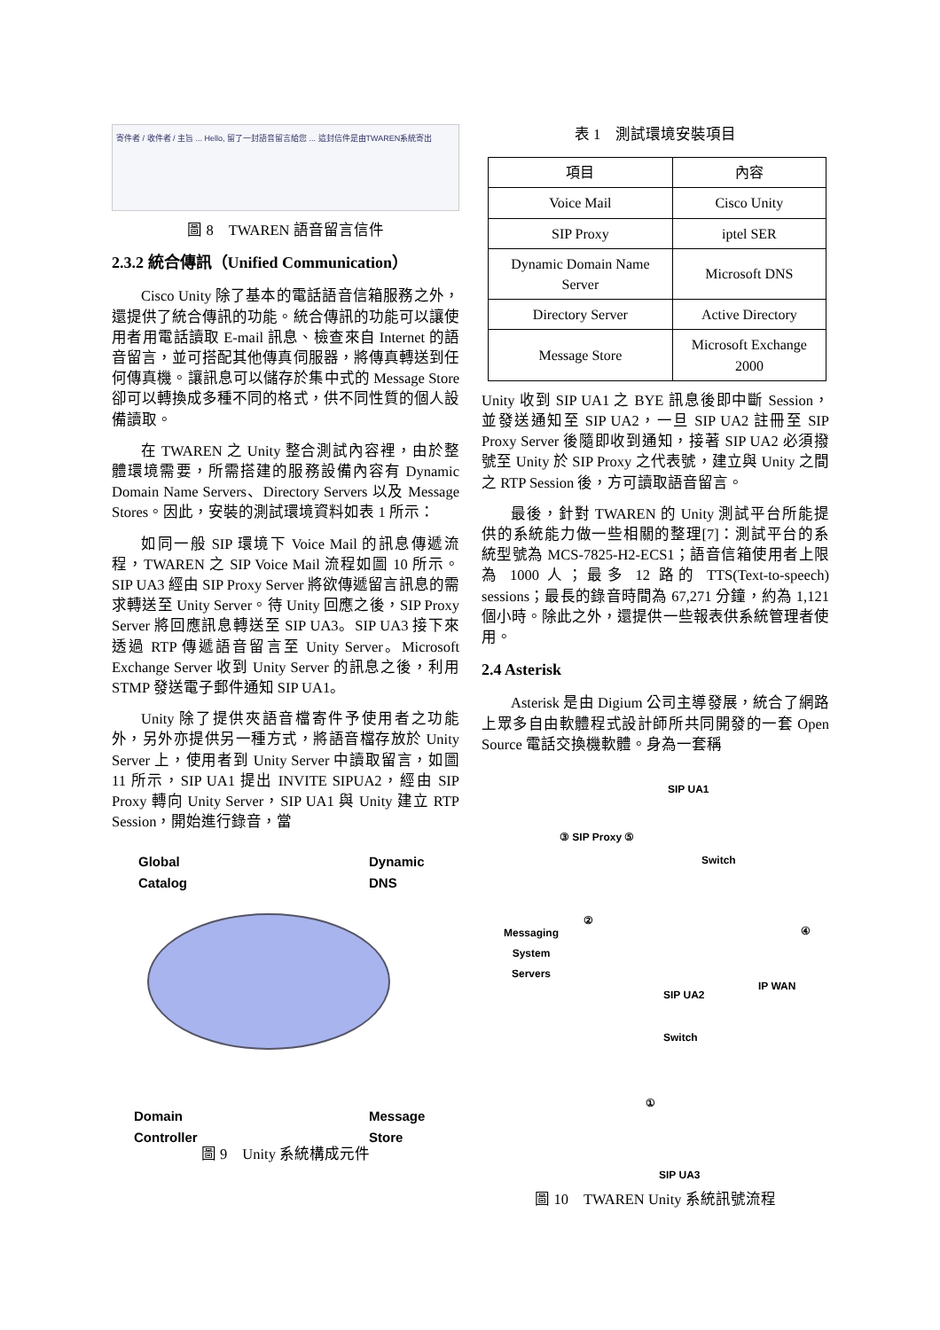寄件者 / 收件者 / 主旨 ... Hello, 留了一封語音留言給您 ... 這封信件是由TWAREN系統寄出
圖 8　TWAREN 語音留言信件
2.3.2 統合傳訊（Unified Communication）
Cisco Unity 除了基本的電話語音信箱服務之外，還提供了統合傳訊的功能。統合傳訊的功能可以讓使用者用電話讀取 E-mail 訊息、檢查來自 Internet 的語音留言，並可搭配其他傳真伺服器，將傳真轉送到任何傳真機。讓訊息可以儲存於集中式的 Message Store 卻可以轉換成多種不同的格式，供不同性質的個人設備讀取。
在 TWAREN 之 Unity 整合測試內容裡，由於整體環境需要，所需搭建的服務設備內容有 Dynamic Domain Name Servers、Directory Servers 以及 Message Stores。因此，安裝的測試環境資料如表 1 所示：
如同一般 SIP 環境下 Voice Mail 的訊息傳遞流程，TWAREN 之 SIP Voice Mail 流程如圖 10 所示。SIP UA3 經由 SIP Proxy Server 將欲傳遞留言訊息的需求轉送至 Unity Server。待 Unity 回應之後，SIP Proxy Server 將回應訊息轉送至 SIP UA3。SIP UA3 接下來透過 RTP 傳遞語音留言至 Unity Server。Microsoft Exchange Server 收到 Unity Server 的訊息之後，利用 STMP 發送電子郵件通知 SIP UA1。
Unity 除了提供夾語音檔寄件予使用者之功能外，另外亦提供另一種方式，將語音檔存放於 Unity Server 上，使用者到 Unity Server 中讀取留言，如圖 11 所示，SIP UA1 提出 INVITE SIPUA2，經由 SIP Proxy 轉向 Unity Server，SIP UA1 與 Unity 建立 RTP Session，開始進行錄音，當
Global
Catalog
Dynamic
DNS
Domain
Controller
Message
Store
圖 9　Unity 系統構成元件
表 1　測試環境安裝項目
| 項目 | 內容 |
| --- | --- |
| Voice Mail | Cisco Unity |
| SIP Proxy | iptel SER |
| Dynamic Domain Name Server | Microsoft DNS |
| Directory Server | Active Directory |
| Message Store | Microsoft Exchange 2000 |
Unity 收到 SIP UA1 之 BYE 訊息後即中斷 Session，並發送通知至 SIP UA2，一旦 SIP UA2 註冊至 SIP Proxy Server 後隨即收到通知，接著 SIP UA2 必須撥號至 Unity 於 SIP Proxy 之代表號，建立與 Unity 之間之 RTP Session 後，方可讀取語音留言。
最後，針對 TWAREN 的 Unity 測試平台所能提供的系統能力做一些相關的整理[7]：測試平台的系統型號為 MCS-7825-H2-ECS1；語音信箱使用者上限為 1000 人；最多 12 路的 TTS(Text-to-speech) sessions；最長的錄音時間為 67,271 分鐘，約為 1,121 個小時。除此之外，還提供一些報表供系統管理者使用。
2.4 Asterisk
Asterisk 是由 Digium 公司主導發展，統合了網路上眾多自由軟體程式設計師所共同開發的一套 Open Source 電話交換機軟體。身為一套稱
SIP UA1
③ SIP Proxy ⑤
Switch
②
④
Messaging
System
Servers
SIP UA2
IP WAN
Switch
①
SIP UA3
圖 10　TWAREN Unity 系統訊號流程